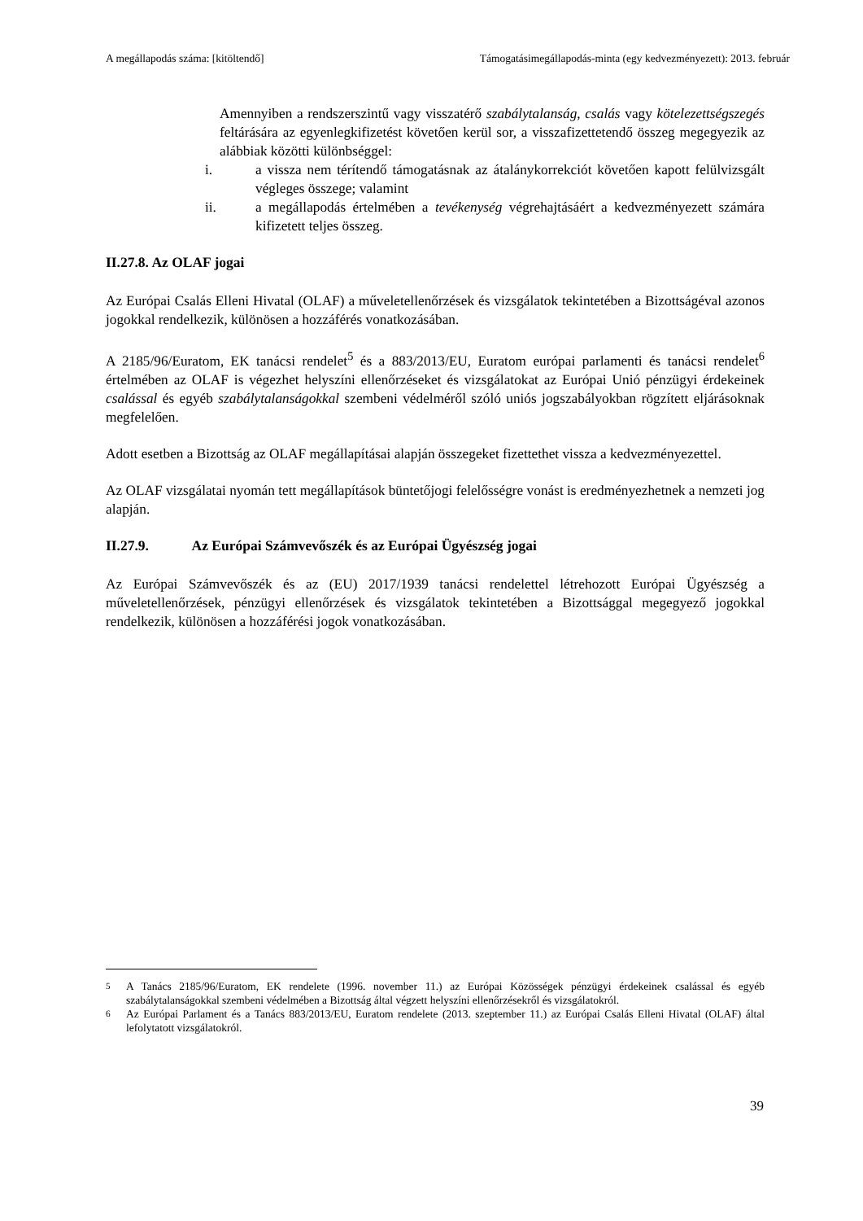A megállapodás száma: [kitöltendő] Támogatásimegállapodás-minta (egy kedvezményezett): 2013. február
Amennyiben a rendszerszintű vagy visszatérő szabálytalanság, csalás vagy kötelezettségszegés feltárására az egyenlegkifizetést követően kerül sor, a visszafizettetendő összeg megegyezik az alábbiak közötti különbséggel:
i. a vissza nem térítendő támogatásnak az átalánykorrekciót követően kapott felülvizsgált végleges összege; valamint
ii. a megállapodás értelmében a tevékenység végrehajtásáért a kedvezményezett számára kifizetett teljes összeg.
II.27.8. Az OLAF jogai
Az Európai Csalás Elleni Hivatal (OLAF) a műveletellenőrzések és vizsgálatok tekintetében a Bizottságéval azonos jogokkal rendelkezik, különösen a hozzáférés vonatkozásában.
A 2185/96/Euratom, EK tanácsi rendelet<sup>5</sup> és a 883/2013/EU, Euratom európai parlamenti és tanácsi rendelet<sup>6</sup> értelmében az OLAF is végezhet helyszíni ellenőrzéseket és vizsgálatokat az Európai Unió pénzügyi érdekeinek csalással és egyéb szabálytalanságokkal szembeni védelméről szóló uniós jogszabályokban rögzített eljárásoknak megfelelően.
Adott esetben a Bizottság az OLAF megállapításai alapján összegeket fizettethet vissza a kedvezményezettel.
Az OLAF vizsgálatai nyomán tett megállapítások büntetőjogi felelősségre vonást is eredményezhetnek a nemzeti jog alapján.
II.27.9. Az Európai Számvevőszék és az Európai Ügyészség jogai
Az Európai Számvevőszék és az (EU) 2017/1939 tanácsi rendelettel létrehozott Európai Ügyészség a műveletellenőrzések, pénzügyi ellenőrzések és vizsgálatok tekintetében a Bizottsággal megegyező jogokkal rendelkezik, különösen a hozzáférési jogok vonatkozásában.
<sup>5</sup> A Tanács 2185/96/Euratom, EK rendelete (1996. november 11.) az Európai Közösségek pénzügyi érdekeinek csalással és egyéb szabálytalanságokkal szembeni védelmében a Bizottság által végzett helyszíni ellenőrzésekről és vizsgálatokról.
<sup>6</sup> Az Európai Parlament és a Tanács 883/2013/EU, Euratom rendelete (2013. szeptember 11.) az Európai Csalás Elleni Hivatal (OLAF) által lefolytatott vizsgálatokról.
39